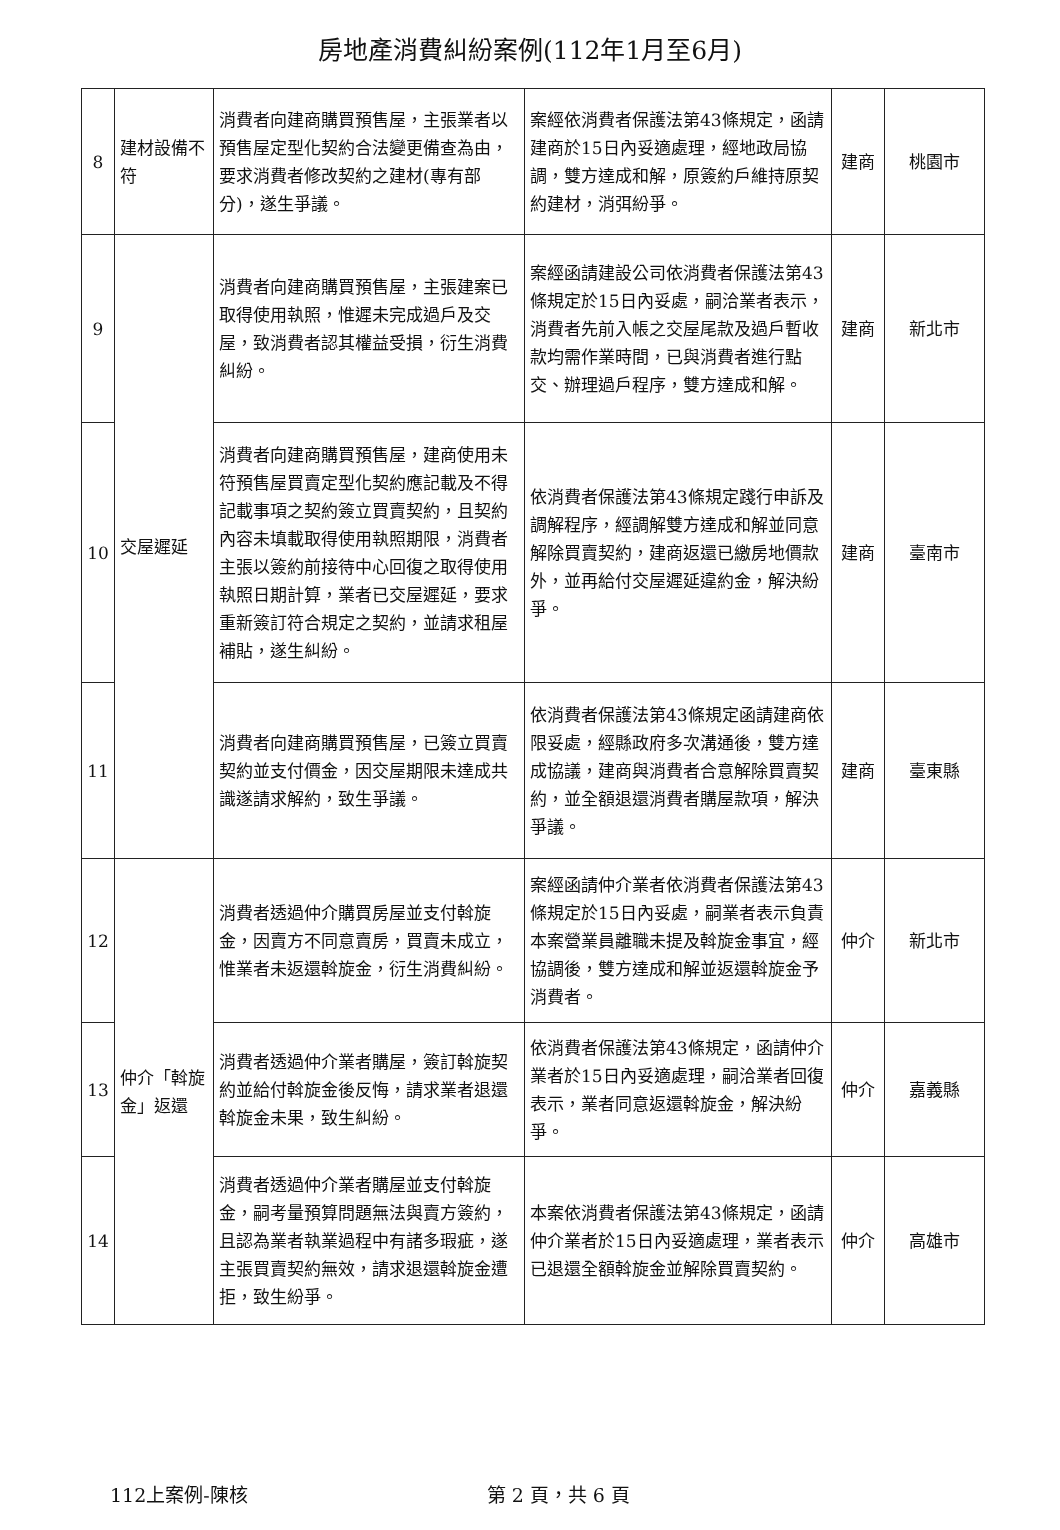房地產消費糾紛案例(112年1月至6月)
| 8 | 建材設備不符 | 消費者向建商購買預售屋，主張業者以預售屋定型化契約合法變更備查為由，要求消費者修改契約之建材(專有部分)，遂生爭議。 | 案經依消費者保護法第43條規定，函請建商於15日內妥適處理，經地政局協調，雙方達成和解，原簽約戶維持原契約建材，消弭紛爭。 | 建商 | 桃園市 |
| 9 | 交屋遲延 | 消費者向建商購買預售屋，主張建案已取得使用執照，惟遲未完成過戶及交屋，致消費者認其權益受損，衍生消費糾紛。 | 案經函請建設公司依消費者保護法第43條規定於15日內妥處，嗣洽業者表示，消費者先前入帳之交屋尾款及過戶暫收款均需作業時間，已與消費者進行點交、辦理過戶程序，雙方達成和解。 | 建商 | 新北市 |
| 10 | | 消費者向建商購買預售屋，建商使用未符預售屋買賣定型化契約應記載及不得記載事項之契約簽立買賣契約，且契約內容未填載取得使用執照期限，消費者主張以簽約前接待中心回復之取得使用執照日期計算，業者已交屋遲延，要求重新簽訂符合規定之契約，並請求租屋補貼，遂生糾紛。 | 依消費者保護法第43條規定踐行申訴及調解程序，經調解雙方達成和解並同意解除買賣契約，建商返還已繳房地價款外，並再給付交屋遲延違約金，解決紛爭。 | 建商 | 臺南市 |
| 11 | | 消費者向建商購買預售屋，已簽立買賣契約並支付價金，因交屋期限未達成共識遂請求解約，致生爭議。 | 依消費者保護法第43條規定函請建商依限妥處，經縣政府多次溝通後，雙方達成協議，建商與消費者合意解除買賣契約，並全額退還消費者購屋款項，解決爭議。 | 建商 | 臺東縣 |
| 12 | 仲介「斡旋金」返還 | 消費者透過仲介購買房屋並支付斡旋金，因賣方不同意賣房，買賣未成立，惟業者未返還斡旋金，衍生消費糾紛。 | 案經函請仲介業者依消費者保護法第43條規定於15日內妥處，嗣業者表示負責本案營業員離職未提及斡旋金事宜，經協調後，雙方達成和解並返還斡旋金予消費者。 | 仲介 | 新北市 |
| 13 | | 消費者透過仲介業者購屋，簽訂斡旋契約並給付斡旋金後反悔，請求業者退還斡旋金未果，致生糾紛。 | 依消費者保護法第43條規定，函請仲介業者於15日內妥適處理，嗣洽業者回復表示，業者同意返還斡旋金，解決紛爭。 | 仲介 | 嘉義縣 |
| 14 | | 消費者透過仲介業者購屋並支付斡旋金，嗣考量預算問題無法與賣方簽約，且認為業者執業過程中有諸多瑕疵，遂主張買賣契約無效，請求退還斡旋金遭拒，致生紛爭。 | 本案依消費者保護法第43條規定，函請仲介業者於15日內妥適處理，業者表示已退還全額斡旋金並解除買賣契約。 | 仲介 | 高雄市 |
112上案例-陳核 第 2 頁，共 6 頁